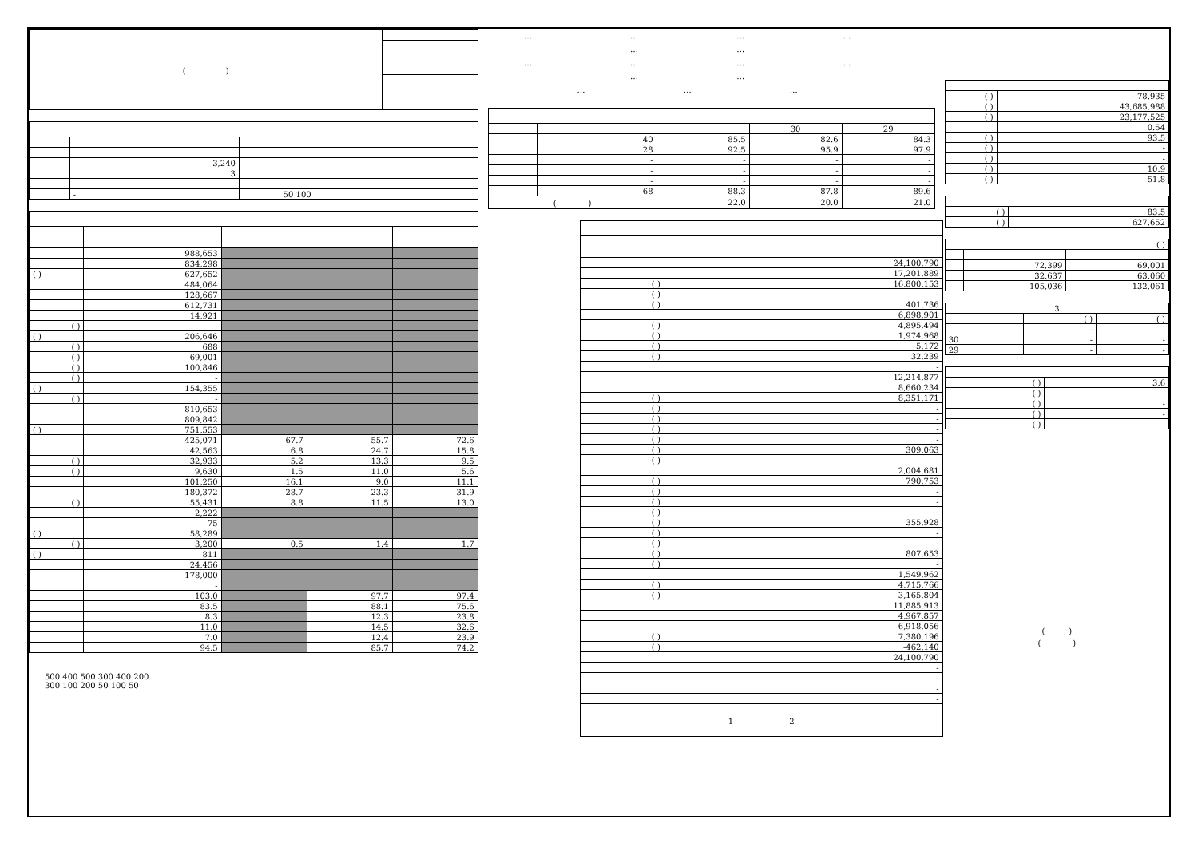| ( ) | | |
| | 3,240 | | |
| | 3 | | |
| | - | | 50 100 |
| | 988,653 | | | |
| | 834,298 | | | |
| ( ) | 627,652 | | | |
| | 484,064 | | | |
| | 128,667 | | | |
| | 612,731 | | | |
| | 14,921 | | | |
| ( ) | - | | | |
| ( ) | 206,646 | | | |
| ( ) | 688 | | | |
| ( ) | 69,001 | | | |
| ( ) | 100,846 | | | |
| ( ) | - | | | |
| ( ) | 154,355 | | | |
| ( ) | - | | | |
| | 810,653 | | | |
| | 809,842 | | | |
| ( ) | 751,553 | | | |
| | 425,071 | 67.7 | 55.7 | 72.6 |
| | 42,563 | 6.8 | 24.7 | 15.8 |
| ( ) | 32,933 | 5.2 | 13.3 | 9.5 |
| ( ) | 9,630 | 1.5 | 11.0 | 5.6 |
| | 101,250 | 16.1 | 9.0 | 11.1 |
| | 180,372 | 28.7 | 23.3 | 31.9 |
| ( ) | 55,431 | 8.8 | 11.5 | 13.0 |
| | 2,222 | | | |
| | 75 | | | |
| ( ) | 58,289 | | | |
| ( ) | 3,200 | 0.5 | 1.4 | 1.7 |
| ( ) | 811 | | | |
| | 24,456 | | | |
| | 178,000 | | | |
| | - | | | |
| | 103.0 | | 97.7 | 97.4 |
| | 83.5 | | 88.1 | 75.6 |
| | 8.3 | | 12.3 | 23.8 |
| | 11.0 | | 14.5 | 32.6 |
| | 7.0 | | 12.4 | 23.9 |
| | 94.5 | | 85.7 | 74.2 |
500 400 500 300 400 200
300 100 200 50 100 50
… … … … … …
… … … … … …
… … …
| | | | 30 | 29 |
| | 40 | 85.5 | 82.6 | 84.3 |
| | 28 | 92.5 | 95.9 | 97.9 |
| | - | - | - | - |
| | - | - | - | - |
| | - | - | - | - |
| | 68 | 88.3 | 87.8 | 89.6 |
| ( ) | | 22.0 | 20.0 | 21.0 |
| | 24,100,790 |
| | 17,201,889 |
| ( ) | 16,800,153 |
| ( ) | - |
| ( ) | 401,736 |
| | 6,898,901 |
| ( ) | 4,895,494 |
| ( ) | 1,974,968 |
| ( ) | 5,172 |
| ( ) | 32,239 |
| | - |
| | 12,214,877 |
| | 8,660,234 |
| ( ) | 8,351,171 |
| ( ) | - |
| ( ) | - |
| ( ) | - |
| ( ) | - |
| ( ) | 309,063 |
| ( ) | - |
| | 2,004,681 |
| ( ) | 790,753 |
| ( ) | - |
| ( ) | - |
| ( ) | - |
| ( ) | 355,928 |
| ( ) | - |
| ( ) | - |
| ( ) | 807,653 |
| ( ) | - |
| | 1,549,962 |
| ( ) | 4,715,766 |
| ( ) | 3,165,804 |
| | 11,885,913 |
| | 4,967,857 |
| | 6,918,056 |
| ( ) | 7,380,196 |
| ( ) | -462,140 |
| | 24,100,790 |
| | - |
| | - |
| | - |
| | - |
| 1 2 | |
| ( ) | 78,935 |
| ( ) | 43,685,988 |
| ( ) | 23,177,525 |
| | 0.54 |
| ( ) | 93.5 |
| ( ) | - |
| ( ) | - |
| ( ) | 10.9 |
| ( ) | 51.8 |
| ( ) | 83.5 |
| ( ) | 627,652 |
| ( ) | | |
| | 72,399 | 69,001 |
| | 32,637 | 63,060 |
| | 105,036 | 132,061 |
| 3 | | |
| | ( ) | ( ) |
| | - | - |
| 30 | - | - |
| 29 | - | - |
| ( ) | 3.6 |
| ( ) | - |
| ( ) | - |
| ( ) | - |
| ( ) | - |
(　　　)
(　　　　)